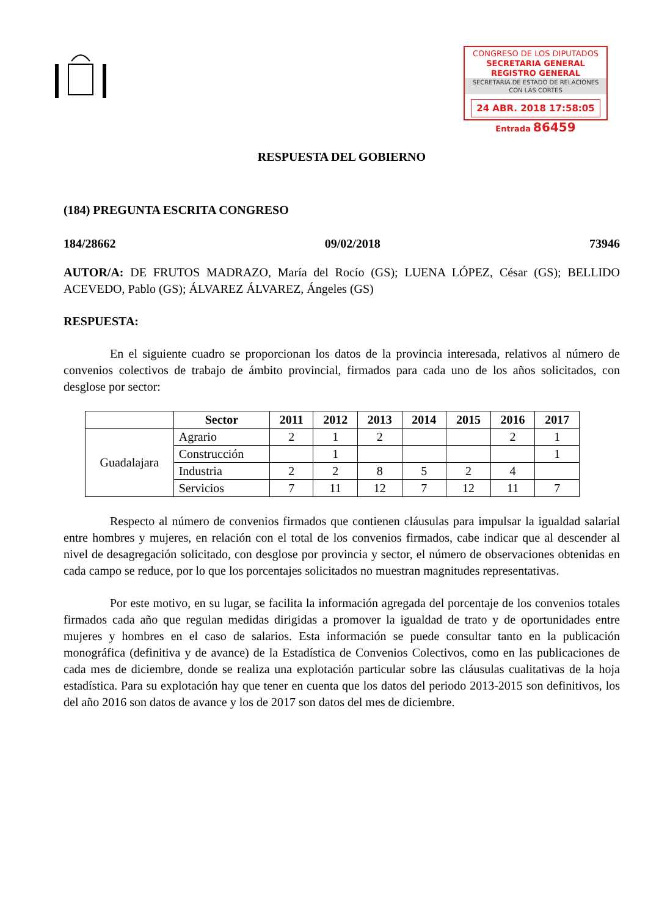CONGRESO DE LOS DIPUTADOS
SECRETARIA GENERAL
REGISTRO GENERAL
SECRETARIA DE ESTADO DE RELACIONES CON LAS CORTES
24 ABR. 2018 17:58:05
Entrada 86459
RESPUESTA DEL GOBIERNO
(184) PREGUNTA ESCRITA CONGRESO
184/28662 09/02/2018 73946
AUTOR/A: DE FRUTOS MADRAZO, María del Rocío (GS); LUENA LÓPEZ, César (GS); BELLIDO ACEVEDO, Pablo (GS); ÁLVAREZ ÁLVAREZ, Ángeles (GS)
RESPUESTA:
En el siguiente cuadro se proporcionan los datos de la provincia interesada, relativos al número de convenios colectivos de trabajo de ámbito provincial, firmados para cada uno de los años solicitados, con desglose por sector:
| | Sector | 2011 | 2012 | 2013 | 2014 | 2015 | 2016 | 2017 |
| --- | --- | --- | --- | --- | --- | --- | --- | --- |
| Guadalajara | Agrario | 2 | 1 | 2 | | | 2 | 1 |
| | Construcción | | 1 | | | | | 1 |
| | Industria | 2 | 2 | 8 | 5 | 2 | 4 | |
| | Servicios | 7 | 11 | 12 | 7 | 12 | 11 | 7 |
Respecto al número de convenios firmados que contienen cláusulas para impulsar la igualdad salarial entre hombres y mujeres, en relación con el total de los convenios firmados, cabe indicar que al descender al nivel de desagregación solicitado, con desglose por provincia y sector, el número de observaciones obtenidas en cada campo se reduce, por lo que los porcentajes solicitados no muestran magnitudes representativas.
Por este motivo, en su lugar, se facilita la información agregada del porcentaje de los convenios totales firmados cada año que regulan medidas dirigidas a promover la igualdad de trato y de oportunidades entre mujeres y hombres en el caso de salarios. Esta información se puede consultar tanto en la publicación monográfica (definitiva y de avance) de la Estadística de Convenios Colectivos, como en las publicaciones de cada mes de diciembre, donde se realiza una explotación particular sobre las cláusulas cualitativas de la hoja estadística. Para su explotación hay que tener en cuenta que los datos del periodo 2013-2015 son definitivos, los del año 2016 son datos de avance y los de 2017 son datos del mes de diciembre.